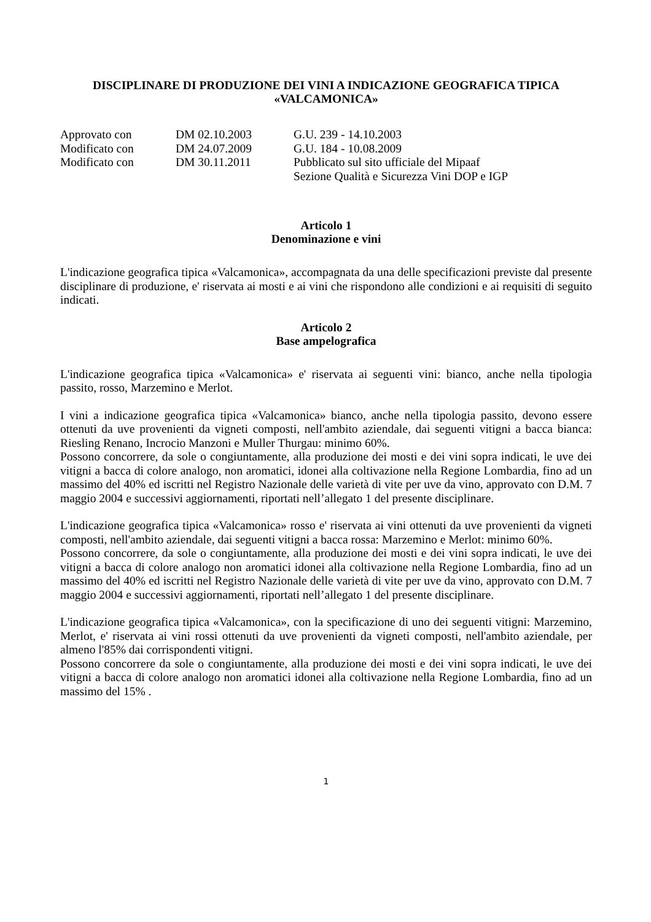DISCIPLINARE DI PRODUZIONE DEI VINI A INDICAZIONE GEOGRAFICA TIPICA
«VALCAMONICA»
Approvato con
DM 02.10.2003
G.U. 239 - 14.10.2003
Modificato con
DM 24.07.2009
G.U. 184 - 10.08.2009
Modificato con
DM 30.11.2011
Pubblicato sul sito ufficiale del Mipaaf
Sezione Qualità e Sicurezza Vini DOP e IGP
Articolo 1
Denominazione e vini
L'indicazione geografica tipica «Valcamonica», accompagnata da una delle specificazioni previste dal presente disciplinare di produzione, e' riservata ai mosti e ai vini che rispondono alle condizioni e ai requisiti di seguito indicati.
Articolo 2
Base ampelografica
L'indicazione geografica tipica «Valcamonica» e' riservata ai seguenti vini: bianco, anche nella tipologia passito, rosso, Marzemino e Merlot.
I vini a indicazione geografica tipica «Valcamonica» bianco, anche nella tipologia passito, devono essere ottenuti da uve provenienti da vigneti composti, nell'ambito aziendale, dai seguenti vitigni a bacca bianca: Riesling Renano, Incrocio Manzoni e Muller Thurgau: minimo 60%.
Possono concorrere, da sole o congiuntamente, alla produzione dei mosti e dei vini sopra indicati, le uve dei vitigni a bacca di colore analogo, non aromatici, idonei alla coltivazione nella Regione Lombardia, fino ad un massimo del 40% ed iscritti nel Registro Nazionale delle varietà di vite per uve da vino, approvato con D.M. 7 maggio 2004 e successivi aggiornamenti, riportati nell’allegato 1 del presente disciplinare.
L'indicazione geografica tipica «Valcamonica» rosso e' riservata ai vini ottenuti da uve provenienti da vigneti composti, nell'ambito aziendale, dai seguenti vitigni a bacca rossa: Marzemino e Merlot: minimo 60%.
Possono concorrere, da sole o congiuntamente, alla produzione dei mosti e dei vini sopra indicati, le uve dei vitigni a bacca di colore analogo non aromatici idonei alla coltivazione nella Regione Lombardia, fino ad un massimo del 40% ed iscritti nel Registro Nazionale delle varietà di vite per uve da vino, approvato con D.M. 7 maggio 2004 e successivi aggiornamenti, riportati nell’allegato 1 del presente disciplinare.
L'indicazione geografica tipica «Valcamonica», con la specificazione di uno dei seguenti vitigni: Marzemino, Merlot, e' riservata ai vini rossi ottenuti da uve provenienti da vigneti composti, nell'ambito aziendale, per almeno l'85% dai corrispondenti vitigni.
Possono concorrere da sole o congiuntamente, alla produzione dei mosti e dei vini sopra indicati, le uve dei vitigni a bacca di colore analogo non aromatici idonei alla coltivazione nella Regione Lombardia, fino ad un massimo del 15% .
1